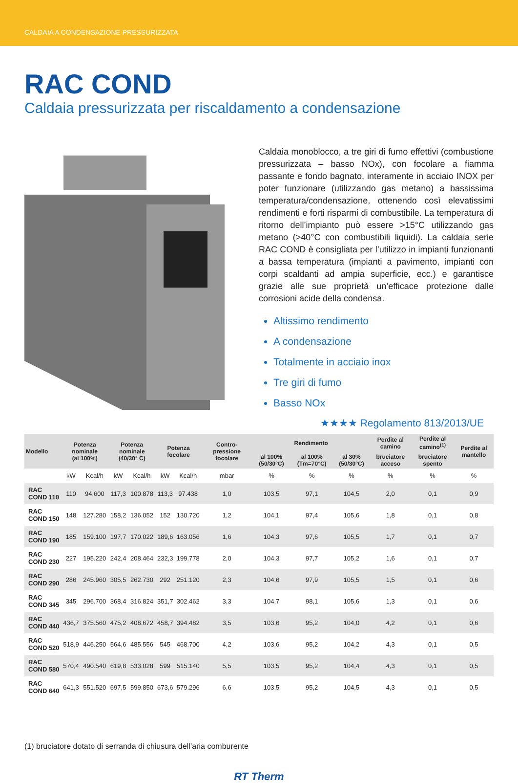CALDAIA A CONDENSAZIONE PRESSURIZZATA
RAC COND
Caldaia pressurizzata per riscaldamento a condensazione
Caldaia monoblocco, a tre giri di fumo effettivi (combustione pressurizzata – basso NOx), con focolare a fiamma passante e fondo bagnato, interamente in acciaio INOX per poter funzionare (utilizzando gas metano) a bassissima temperatura/condensazione, ottenendo così elevatissimi rendimenti e forti risparmi di combustibile. La temperatura di ritorno dell’impianto può essere >15°C utilizzando gas metano (>40°C con combustibili liquidi). La caldaia serie RAC COND è consigliata per l’utilizzo in impianti funzionanti a bassa temperatura (impianti a pavimento, impianti con corpi scaldanti ad ampia superficie, ecc.) e garantisce grazie alle sue proprietà un’efficace protezione dalle corrosioni acide della condensa.
Altissimo rendimento
A condensazione
Totalmente in acciaio inox
Tre giri di fumo
Basso NOx
★★★★ Regolamento 813/2013/UE
| Modello | Potenza nominale (al 100%) | | Potenza nominale (40/30° C) | | Potenza focolare | | Contro-pressione focolare | Rendimento | | | Perdite al camino | Perdite al camino<sup>(1)</sup> | Perdite al mantello |
| --- | --- | --- | --- | --- | --- | --- | --- | --- | --- | --- | --- | --- | --- |
| | | | | | | | | al 100% (50/30°C) | al 100% (Tm=70°C) | al 30% (50/30°C) | bruciatore acceso | bruciatore spento | |
| | kW | Kcal/h | kW | Kcal/h | kW | Kcal/h | mbar | % | % | % | % | % | % |
| RAC COND 110 | 110 | 94.600 | 117,3 | 100.878 | 113,3 | 97.438 | 1,0 | 103,5 | 97,1 | 104,5 | 2,0 | 0,1 | 0,9 |
| RAC COND 150 | 148 | 127.280 | 158,2 | 136.052 | 152 | 130.720 | 1,2 | 104,1 | 97,4 | 105,6 | 1,8 | 0,1 | 0,8 |
| RAC COND 190 | 185 | 159.100 | 197,7 | 170.022 | 189,6 | 163.056 | 1,6 | 104,3 | 97,6 | 105,5 | 1,7 | 0,1 | 0,7 |
| RAC COND 230 | 227 | 195.220 | 242,4 | 208.464 | 232,3 | 199.778 | 2,0 | 104,3 | 97,7 | 105,2 | 1,6 | 0,1 | 0,7 |
| RAC COND 290 | 286 | 245.960 | 305,5 | 262.730 | 292 | 251.120 | 2,3 | 104,6 | 97,9 | 105,5 | 1,5 | 0,1 | 0,6 |
| RAC COND 345 | 345 | 296.700 | 368,4 | 316.824 | 351,7 | 302.462 | 3,3 | 104,7 | 98,1 | 105,6 | 1,3 | 0,1 | 0,6 |
| RAC COND 440 | 436,7 | 375.560 | 475,2 | 408.672 | 458,7 | 394.482 | 3,5 | 103,6 | 95,2 | 104,0 | 4,2 | 0,1 | 0,6 |
| RAC COND 520 | 518,9 | 446.250 | 564,6 | 485.556 | 545 | 468.700 | 4,2 | 103,6 | 95,2 | 104,2 | 4,3 | 0,1 | 0,5 |
| RAC COND 580 | 570,4 | 490.540 | 619,8 | 533.028 | 599 | 515.140 | 5,5 | 103,5 | 95,2 | 104,4 | 4,3 | 0,1 | 0,5 |
| RAC COND 640 | 641,3 | 551.520 | 697,5 | 599.850 | 673,6 | 579.296 | 6,6 | 103,5 | 95,2 | 104,5 | 4,3 | 0,1 | 0,5 |
(1) bruciatore dotato di serranda di chiusura dell’aria comburente
RT Therm